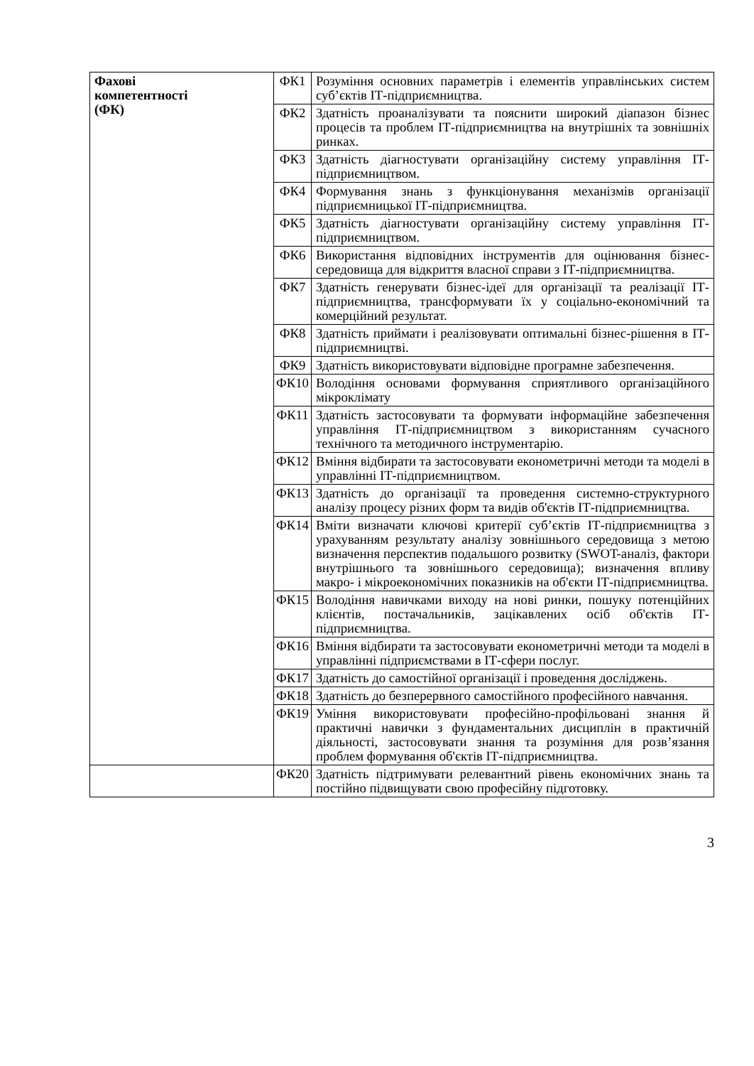| Фахові компетентності (ФК) | ФК1 | Розуміння основних параметрів і елементів управлінських систем суб’єктів ІТ-підприємництва. |
| | ФК2 | Здатність проаналізувати та пояснити широкий діапазон бізнес процесів та проблем ІТ-підприємництва на внутрішніх та зовнішніх ринках. |
| | ФК3 | Здатність діагностувати організаційну систему управління ІТ-підприємництвом. |
| | ФК4 | Формування знань з функціонування механізмів організації підприємницької ІТ-підприємництва. |
| | ФК5 | Здатність діагностувати організаційну систему управління ІТ-підприємництвом. |
| | ФК6 | Використання відповідних інструментів для оцінювання бізнес-середовища для відкриття власної справи з ІТ-підприємництва. |
| | ФК7 | Здатність генерувати бізнес-ідеї для організації та реалізації ІТ-підприємництва, трансформувати їх у соціально-економічний та комерційний результат. |
| | ФК8 | Здатність приймати і реалізовувати оптимальні бізнес-рішення в ІТ-підприємництві. |
| | ФК9 | Здатність використовувати відповідне програмне забезпечення. |
| | ФК10 | Володіння основами формування сприятливого організаційного мікроклімату |
| | ФК11 | Здатність застосовувати та формувати інформаційне забезпечення управління ІТ-підприємництвом з використанням сучасного технічного та методичного інструментарію. |
| | ФК12 | Вміння відбирати та застосовувати економетричні методи та моделі в управлінні ІТ-підприємництвом. |
| | ФК13 | Здатність до організації та проведення системно-структурного аналізу процесу різних форм та видів об'єктів ІТ-підприємництва. |
| | ФК14 | Вміти визначати ключові критерії суб’єктів ІТ-підприємництва з урахуванням результату аналізу зовнішнього середовища з метою визначення перспектив подальшого розвитку (SWOT-аналіз, фактори внутрішнього та зовнішнього середовища); визначення впливу макро- і мікроекономічних показників на об'єкти ІТ-підприємництва. |
| | ФК15 | Володіння навичками виходу на нові ринки, пошуку потенційних клієнтів, постачальників, зацікавлених осіб об'єктів ІТ-підприємництва. |
| | ФК16 | Вміння відбирати та застосовувати економетричні методи та моделі в управлінні підприємствами в ІТ-сфери послуг. |
| | ФК17 | Здатність до самостійної організації і проведення досліджень. |
| | ФК18 | Здатність до безперервного самостійного професійного навчання. |
| | ФК19 | Уміння використовувати професійно-профільовані знання й практичні навички з фундаментальних дисциплін в практичній діяльності, застосовувати знання та розуміння для розв’язання проблем формування об'єктів ІТ-підприємництва. |
| | ФК20 | Здатність підтримувати релевантний рівень економічних знань та постійно підвищувати свою професійну підготовку. |
3